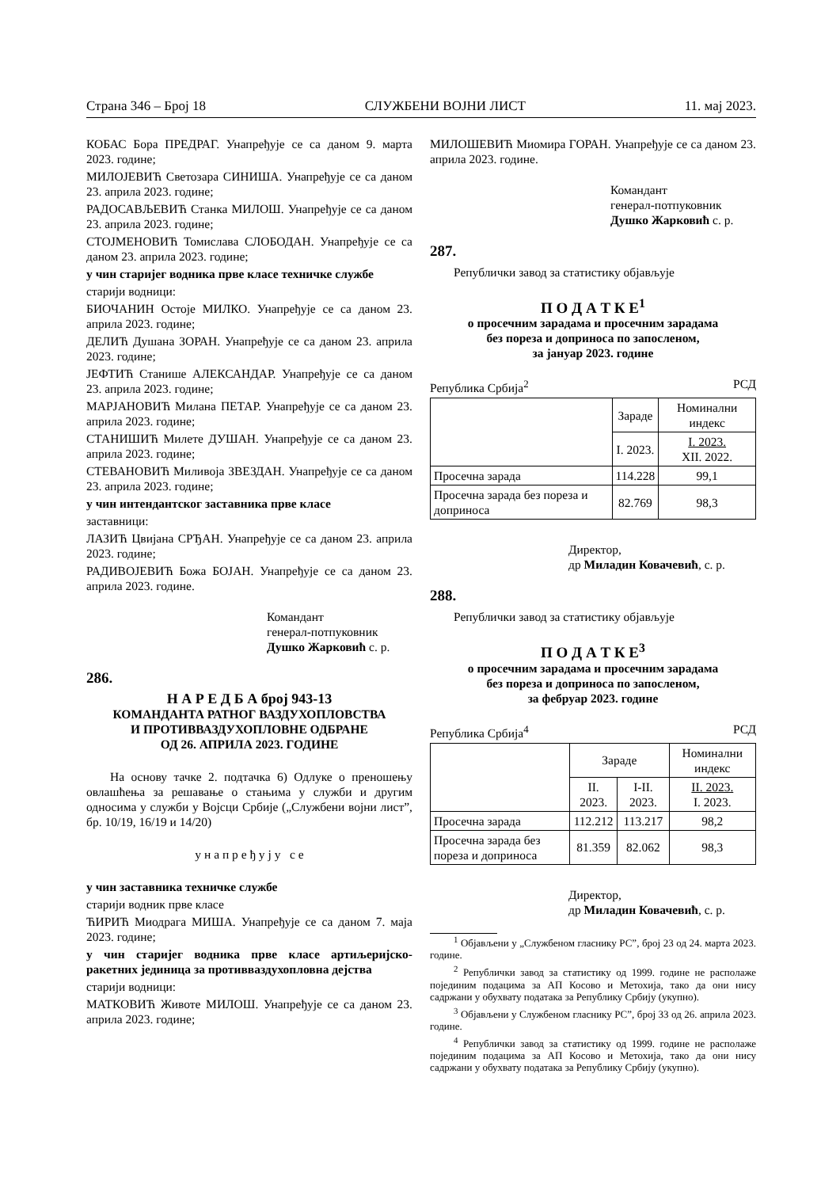Страна 346 – Број 18 СЛУЖБЕНИ ВОЈНИ ЛИСТ 11. мај 2023.
КОБАС Бора ПРЕДРАГ. Унапређује се са даном 9. марта 2023. године;
МИЛОЈЕВИЋ Светозара СИНИША. Унапређује се са даном 23. априла 2023. године;
РАДОСАВЉЕВИЋ Станка МИЛОШ. Унапређује се са даном 23. априла 2023. године;
СТОЈМЕНОВИЋ Томислава СЛОБОДАН. Унапређује се са даном 23. априла 2023. године;
у чин старијег водника прве класе техничке службе
старији водници:
БИОЧАНИН Остоје МИЛКО. Унапређује се са даном 23. априла 2023. године;
ДЕЛИЋ Душана ЗОРАН. Унапређује се са даном 23. априла 2023. године;
ЈЕФТИЋ Станише АЛЕКСАНДАР. Унапређује се са даном 23. априла 2023. године;
МАРЈАНОВИЋ Милана ПЕТАР. Унапређује се са даном 23. априла 2023. године;
СТАНИШИЋ Милете ДУШАН. Унапређује се са даном 23. априла 2023. године;
СТЕВАНОВИЋ Миливоја ЗВЕЗДАН. Унапређује се са даном 23. априла 2023. године;
у чин интендантског заставника прве класе
заставници:
ЛАЗИЋ Цвијана СРЂАН. Унапређује се са даном 23. априла 2023. године;
РАДИВОЈЕВИЋ Божа БОЈАН. Унапређује се са даном 23. априла 2023. године.
Командант
генерал-потпуковник
Душко Жарковић с. р.
286.
Н А Р Е Д Б А број 943-13
КОМАНДАНТА РАТНОГ ВАЗДУХОПЛОВСТВА
И ПРОТИВВАЗДУХОПЛОВНЕ ОДБРАНЕ
ОД 26. АПРИЛА 2023. ГОДИНЕ
На основу тачке 2. подтачка 6) Одлуке о преношењу овлашћења за решавање о стањима у служби и другим односима у служби у Војсци Србије („Службени војни лист”, бр. 10/19, 16/19 и 14/20)
у н а п р е ђ у ј у с е
у чин заставника техничке службе
старији водник прве класе
ЋИРИЋ Миодрага МИША. Унапређује се са даном 7. маја 2023. године;
у чин старијег водника прве класе артиљеријско-ракетних јединица за противваздухопловна дејства
старији водници:
МАТКОВИЋ Животе МИЛОШ. Унапређује се са даном 23. априла 2023. године;
МИЛОШЕВИЋ Миомира ГОРАН. Унапређује се са даном 23. априла 2023. године.
Командант
генерал-потпуковник
Душко Жарковић с. р.
287.
Републички завод за статистику објављује
П О Д А Т К Е<sup>1</sup>
о просечним зарадама и просечним зарадама
без пореза и доприноса по запосленом,
за јануар 2023. године
Република Србија<sup>2</sup> РСД
| | Зараде | Номинални индекс |
| | I. 2023. | I. 2023. XII. 2022. |
| Просечна зарада | 114.228 | 99,1 |
| Просечна зарада без пореза и доприноса | 82.769 | 98,3 |
Директор,
др Миладин Ковачевић, с. р.
288.
Републички завод за статистику објављује
П О Д А Т К Е<sup>3</sup>
о просечним зарадама и просечним зарадама
без пореза и доприноса по запосленом,
за фебруар 2023. године
Република Србија<sup>4</sup> РСД
| | Зараде | | Номинални индекс |
| | II. 2023. | I-II. 2023. | II. 2023. I. 2023. |
| Просечна зарада | 112.212 | 113.217 | 98,2 |
| Просечна зарада без пореза и доприноса | 81.359 | 82.062 | 98,3 |
Директор,
др Миладин Ковачевић, с. р.
<sup>1</sup> Објављени у „Службеном гласнику РС”, број 23 од 24. марта 2023. године.
<sup>2</sup> Републички завод за статистику од 1999. године не располаже појединим подацима за АП Косово и Метохија, тако да они нису садржани у обухвату података за Републику Србију (укупно).
<sup>3</sup> Објављени у Службеном гласнику РС”, број 33 од 26. априла 2023. године.
<sup>4</sup> Републички завод за статистику од 1999. године не располаже појединим подацима за АП Косово и Метохија, тако да они нису садржани у обухвату података за Републику Србију (укупно).